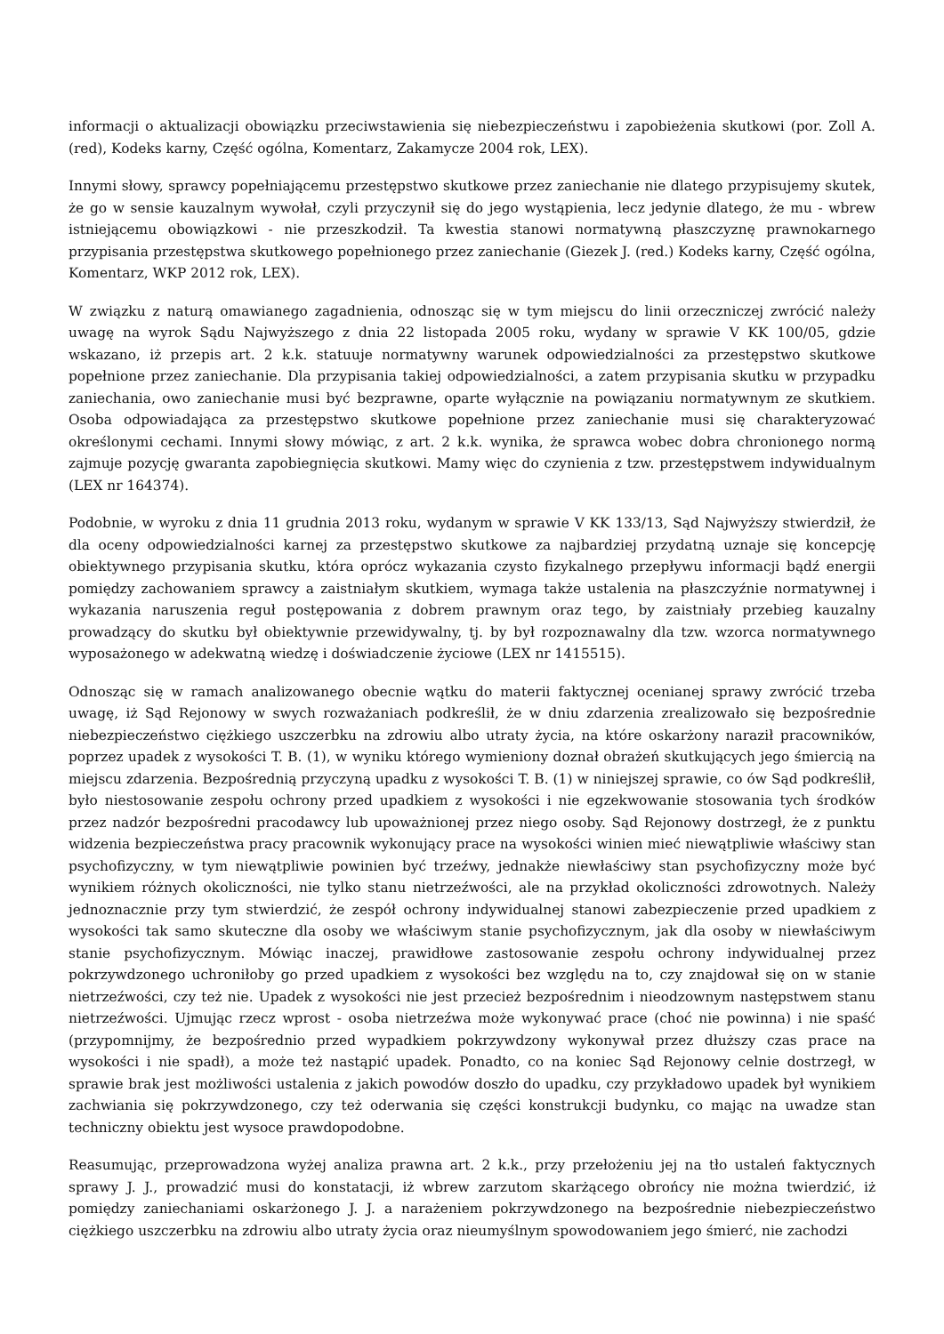informacji o aktualizacji obowiązku przeciwstawienia się niebezpieczeństwu i zapobieżenia skutkowi (por. Zoll A. (red), Kodeks karny, Część ogólna, Komentarz, Zakamycze 2004 rok, LEX).
Innymi słowy, sprawcy popełniającemu przestępstwo skutkowe przez zaniechanie nie dlatego przypisujemy skutek, że go w sensie kauzalnym wywołał, czyli przyczynił się do jego wystąpienia, lecz jedynie dlatego, że mu - wbrew istniejącemu obowiązkowi - nie przeszkodził. Ta kwestia stanowi normatywną płaszczyznę prawnokarnego przypisania przestępstwa skutkowego popełnionego przez zaniechanie (Giezek J. (red.) Kodeks karny, Część ogólna, Komentarz, WKP 2012 rok, LEX).
W związku z naturą omawianego zagadnienia, odnosząc się w tym miejscu do linii orzeczniczej zwrócić należy uwagę na wyrok Sądu Najwyższego z dnia 22 listopada 2005 roku, wydany w sprawie V KK 100/05, gdzie wskazano, iż przepis art. 2 k.k. statuuje normatywny warunek odpowiedzialności za przestępstwo skutkowe popełnione przez zaniechanie. Dla przypisania takiej odpowiedzialności, a zatem przypisania skutku w przypadku zaniechania, owo zaniechanie musi być bezprawne, oparte wyłącznie na powiązaniu normatywnym ze skutkiem. Osoba odpowiadająca za przestępstwo skutkowe popełnione przez zaniechanie musi się charakteryzować określonymi cechami. Innymi słowy mówiąc, z art. 2 k.k. wynika, że sprawca wobec dobra chronionego normą zajmuje pozycję gwaranta zapobiegnięcia skutkowi. Mamy więc do czynienia z tzw. przestępstwem indywidualnym (LEX nr 164374).
Podobnie, w wyroku z dnia 11 grudnia 2013 roku, wydanym w sprawie V KK 133/13, Sąd Najwyższy stwierdził, że dla oceny odpowiedzialności karnej za przestępstwo skutkowe za najbardziej przydatną uznaje się koncepcję obiektywnego przypisania skutku, która oprócz wykazania czysto fizykalnego przepływu informacji bądź energii pomiędzy zachowaniem sprawcy a zaistniałym skutkiem, wymaga także ustalenia na płaszczyźnie normatywnej i wykazania naruszenia reguł postępowania z dobrem prawnym oraz tego, by zaistniały przebieg kauzalny prowadzący do skutku był obiektywnie przewidywalny, tj. by był rozpoznawalny dla tzw. wzorca normatywnego wyposażonego w adekwatną wiedzę i doświadczenie życiowe (LEX nr 1415515).
Odnosząc się w ramach analizowanego obecnie wątku do materii faktycznej ocenianej sprawy zwrócić trzeba uwagę, iż Sąd Rejonowy w swych rozważaniach podkreślił, że w dniu zdarzenia zrealizowało się bezpośrednie niebezpieczeństwo ciężkiego uszczerbku na zdrowiu albo utraty życia, na które oskarżony naraził pracowników, poprzez upadek z wysokości T. B. (1), w wyniku którego wymieniony doznał obrażeń skutkujących jego śmiercią na miejscu zdarzenia. Bezpośrednią przyczyną upadku z wysokości T. B. (1) w niniejszej sprawie, co ów Sąd podkreślił, było niestosowanie zespołu ochrony przed upadkiem z wysokości i nie egzekwowanie stosowania tych środków przez nadzór bezpośredni pracodawcy lub upoważnionej przez niego osoby. Sąd Rejonowy dostrzegł, że z punktu widzenia bezpieczeństwa pracy pracownik wykonujący prace na wysokości winien mieć niewątpliwie właściwy stan psychofizyczny, w tym niewątpliwie powinien być trzeźwy, jednakże niewłaściwy stan psychofizyczny może być wynikiem różnych okoliczności, nie tylko stanu nietrzeźwości, ale na przykład okoliczności zdrowotnych. Należy jednoznacznie przy tym stwierdzić, że zespół ochrony indywidualnej stanowi zabezpieczenie przed upadkiem z wysokości tak samo skuteczne dla osoby we właściwym stanie psychofizycznym, jak dla osoby w niewłaściwym stanie psychofizycznym. Mówiąc inaczej, prawidłowe zastosowanie zespołu ochrony indywidualnej przez pokrzywdzonego uchroniłoby go przed upadkiem z wysokości bez względu na to, czy znajdował się on w stanie nietrzeźwości, czy też nie. Upadek z wysokości nie jest przecież bezpośrednim i nieodzownym następstwem stanu nietrzeźwości. Ujmując rzecz wprost - osoba nietrzeźwa może wykonywać prace (choć nie powinna) i nie spaść (przypomnijmy, że bezpośrednio przed wypadkiem pokrzywdzony wykonywał przez dłuższy czas prace na wysokości i nie spadł), a może też nastąpić upadek. Ponadto, co na koniec Sąd Rejonowy celnie dostrzegł, w sprawie brak jest możliwości ustalenia z jakich powodów doszło do upadku, czy przykładowo upadek był wynikiem zachwiania się pokrzywdzonego, czy też oderwania się części konstrukcji budynku, co mając na uwadze stan techniczny obiektu jest wysoce prawdopodobne.
Reasumując, przeprowadzona wyżej analiza prawna art. 2 k.k., przy przełożeniu jej na tło ustaleń faktycznych sprawy J. J., prowadzić musi do konstatacji, iż wbrew zarzutom skarżącego obrońcy nie można twierdzić, iż pomiędzy zaniechaniami oskarżonego J. J. a narażeniem pokrzywdzonego na bezpośrednie niebezpieczeństwo ciężkiego uszczerbku na zdrowiu albo utraty życia oraz nieumyślnym spowodowaniem jego śmierć, nie zachodzi